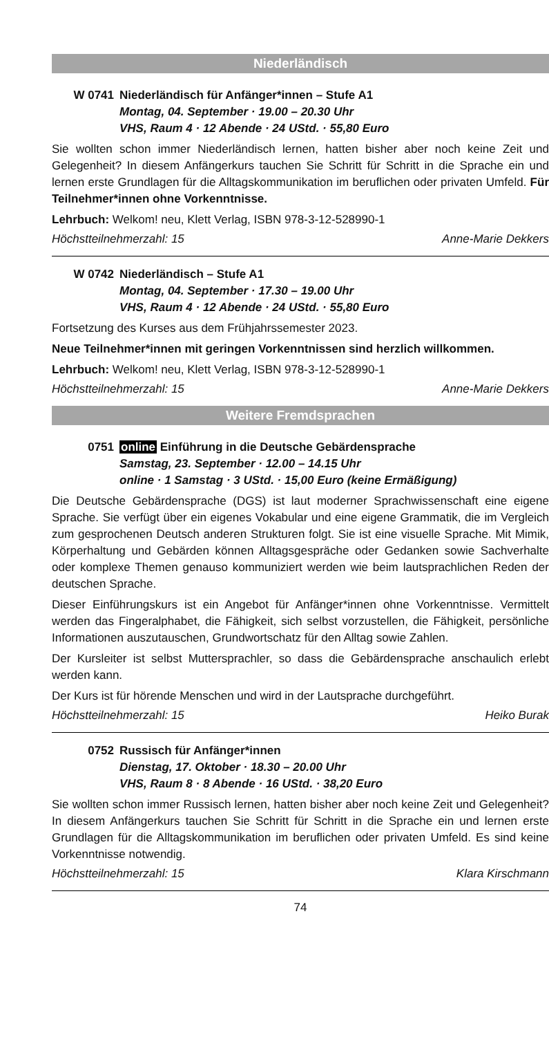Niederländisch
W 0741 Niederländisch für Anfänger*innen – Stufe A1
Montag, 04. September · 19.00 – 20.30 Uhr
VHS, Raum 4 · 12 Abende · 24 UStd. · 55,80 Euro
Sie wollten schon immer Niederländisch lernen, hatten bisher aber noch keine Zeit und Gelegenheit? In diesem Anfängerkurs tauchen Sie Schritt für Schritt in die Sprache ein und lernen erste Grundlagen für die Alltagskommunikation im beruflichen oder privaten Umfeld. Für Teilnehmer*innen ohne Vorkenntnisse.
Lehrbuch: Welkom! neu, Klett Verlag, ISBN 978-3-12-528990-1
Höchstteilnehmerzahl: 15 Anne-Marie Dekkers
W 0742 Niederländisch – Stufe A1
Montag, 04. September · 17.30 – 19.00 Uhr
VHS, Raum 4 · 12 Abende · 24 UStd. · 55,80 Euro
Fortsetzung des Kurses aus dem Frühjahrssemester 2023.
Neue Teilnehmer*innen mit geringen Vorkenntnissen sind herzlich willkommen.
Lehrbuch: Welkom! neu, Klett Verlag, ISBN 978-3-12-528990-1
Höchstteilnehmerzahl: 15 Anne-Marie Dekkers
Weitere Fremdsprachen
0751 online Einführung in die Deutsche Gebärdensprache
Samstag, 23. September · 12.00 – 14.15 Uhr
online · 1 Samstag · 3 UStd. · 15,00 Euro (keine Ermäßigung)
Die Deutsche Gebärdensprache (DGS) ist laut moderner Sprachwissenschaft eine eigene Sprache. Sie verfügt über ein eigenes Vokabular und eine eigene Grammatik, die im Vergleich zum gesprochenen Deutsch anderen Strukturen folgt. Sie ist eine visuelle Sprache. Mit Mimik, Körperhaltung und Gebärden können Alltagsgespräche oder Gedanken sowie Sachverhalte oder komplexe Themen genauso kommuniziert werden wie beim lautsprachlichen Reden der deutschen Sprache.
Dieser Einführungskurs ist ein Angebot für Anfänger*innen ohne Vorkenntnisse. Vermittelt werden das Fingeralphabet, die Fähigkeit, sich selbst vorzustellen, die Fähigkeit, persönliche Informationen auszutauschen, Grundwortschatz für den Alltag sowie Zahlen.
Der Kursleiter ist selbst Muttersprachler, so dass die Gebärdensprache anschaulich erlebt werden kann.
Der Kurs ist für hörende Menschen und wird in der Lautsprache durchgeführt.
Höchstteilnehmerzahl: 15 Heiko Burak
0752 Russisch für Anfänger*innen
Dienstag, 17. Oktober · 18.30 – 20.00 Uhr
VHS, Raum 8 · 8 Abende · 16 UStd. · 38,20 Euro
Sie wollten schon immer Russisch lernen, hatten bisher aber noch keine Zeit und Gelegenheit? In diesem Anfängerkurs tauchen Sie Schritt für Schritt in die Sprache ein und lernen erste Grundlagen für die Alltagskommunikation im beruflichen oder privaten Umfeld. Es sind keine Vorkenntnisse notwendig.
Höchstteilnehmerzahl: 15 Klara Kirschmann
74